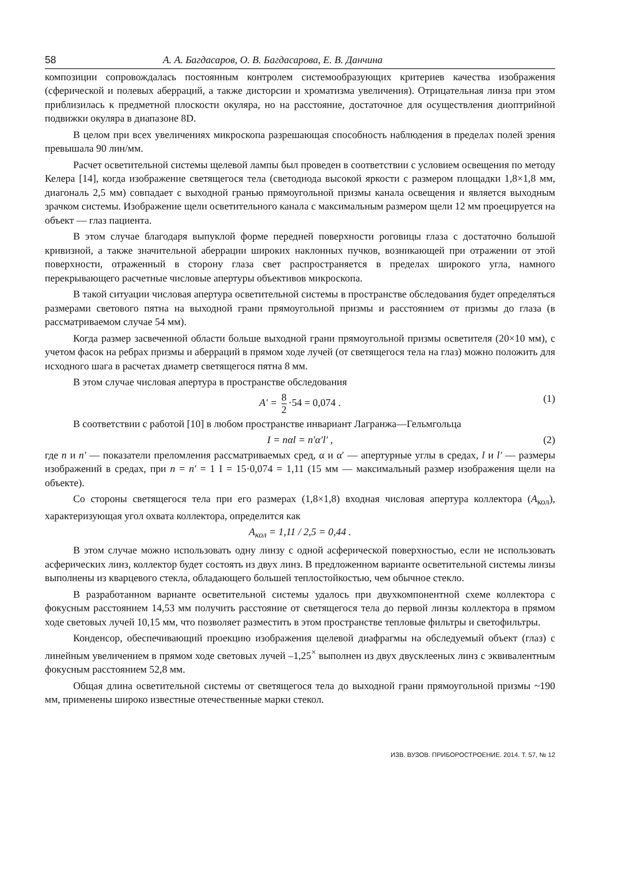58 А. А. Багдасаров, О. В. Багдасарова, Е. В. Данчина
композиции сопровождалась постоянным контролем системообразующих критериев качества изображения (сферической и полевых аберраций, а также дисторсии и хроматизма увеличения). Отрицательная линза при этом приблизилась к предметной плоскости окуляра, но на расстояние, достаточное для осуществления диоптрийной подвижки окуляра в диапазоне 8D.
В целом при всех увеличениях микроскопа разрешающая способность наблюдения в пределах полей зрения превышала 90 лин/мм.
Расчет осветительной системы щелевой лампы был проведен в соответствии с условием освещения по методу Келера [14], когда изображение светящегося тела (светодиода высокой яркости с размером площадки 1,8×1,8 мм, диагональ 2,5 мм) совпадает с выходной гранью прямоугольной призмы канала освещения и является выходным зрачком системы. Изображение щели осветительного канала с максимальным размером щели 12 мм проецируется на объект — глаз пациента.
В этом случае благодаря выпуклой форме передней поверхности роговицы глаза с достаточно большой кривизной, а также значительной аберрации широких наклонных пучков, возникающей при отражении от этой поверхности, отраженный в сторону глаза свет распространяется в пределах широкого угла, намного перекрывающего расчетные числовые апертуры объективов микроскопа.
В такой ситуации числовая апертура осветительной системы в пространстве обследования будет определяться размерами светового пятна на выходной грани прямоугольной призмы и расстоянием от призмы до глаза (в рассматриваемом случае 54 мм).
Когда размер засвеченной области больше выходной грани прямоугольной призмы осветителя (20×10 мм), с учетом фасок на ребрах призмы и аберраций в прямом ходе лучей (от светящегося тела на глаз) можно положить для исходного шага в расчетах диаметр светящегося пятна 8 мм.
В этом случае числовая апертура в пространстве обследования
A′ = 8 2 ·54 = 0,074 . (1)
В соответствии с работой [10] в любом пространстве инвариант Лагранжа—Гельмгольца
I = nαl = n′α′l′ , (2)
где n и n′ — показатели преломления рассматриваемых сред, α и α′ — апертурные углы в средах, l и l′ — размеры изображений в средах, при n = n′ = 1 I = 15·0,074 = 1,11 (15 мм — максимальный размер изображения щели на объекте).
Со стороны светящегося тела при его размерах (1,8×1,8) входная числовая апертура коллектора (A<sub>кол</sub>), характеризующая угол охвата коллектора, определится как
A<sub>кол</sub> = 1,11 / 2,5 = 0,44 .
В этом случае можно использовать одну линзу с одной асферической поверхностью, если не использовать асферических линз, коллектор будет состоять из двух линз. В предложенном варианте осветительной системы линзы выполнены из кварцевого стекла, обладающего большей теплостойкостью, чем обычное стекло.
В разработанном варианте осветительной системы удалось при двухкомпонентной схеме коллектора с фокусным расстоянием 14,53 мм получить расстояние от светящегося тела до первой линзы коллектора в прямом ходе световых лучей 10,15 мм, что позволяет разместить в этом пространстве тепловые фильтры и светофильтры.
Конденсор, обеспечивающий проекцию изображения щелевой диафрагмы на обследуемый объект (глаз) с линейным увеличением в прямом ходе световых лучей –1,25<sup>×</sup> выполнен из двух двусклееных линз с эквивалентным фокусным расстоянием 52,8 мм.
Общая длина осветительной системы от светящегося тела до выходной грани прямоугольной призмы ~190 мм, применены широко известные отечественные марки стекол.
ИЗВ. ВУЗОВ. ПРИБОРОСТРОЕНИЕ. 2014. Т. 57, № 12